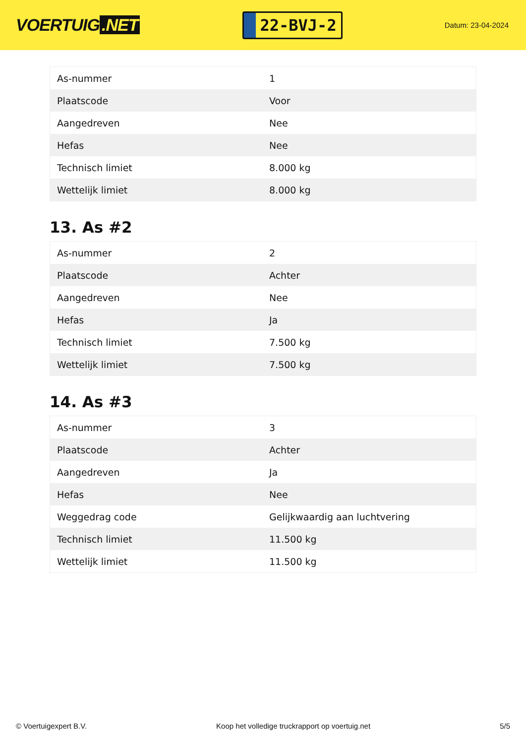VOERTUIG.NET
22-BVJ-2
Datum: 23-04-2024
| As-nummer | 1 |
| Plaatscode | Voor |
| Aangedreven | Nee |
| Hefas | Nee |
| Technisch limiet | 8.000 kg |
| Wettelijk limiet | 8.000 kg |
13. As #2
| As-nummer | 2 |
| Plaatscode | Achter |
| Aangedreven | Nee |
| Hefas | Ja |
| Technisch limiet | 7.500 kg |
| Wettelijk limiet | 7.500 kg |
14. As #3
| As-nummer | 3 |
| Plaatscode | Achter |
| Aangedreven | Ja |
| Hefas | Nee |
| Weggedrag code | Gelijkwaardig aan luchtvering |
| Technisch limiet | 11.500 kg |
| Wettelijk limiet | 11.500 kg |
© Voertuigexpert B.V. Koop het volledige truckrapport op voertuig.net 5/5